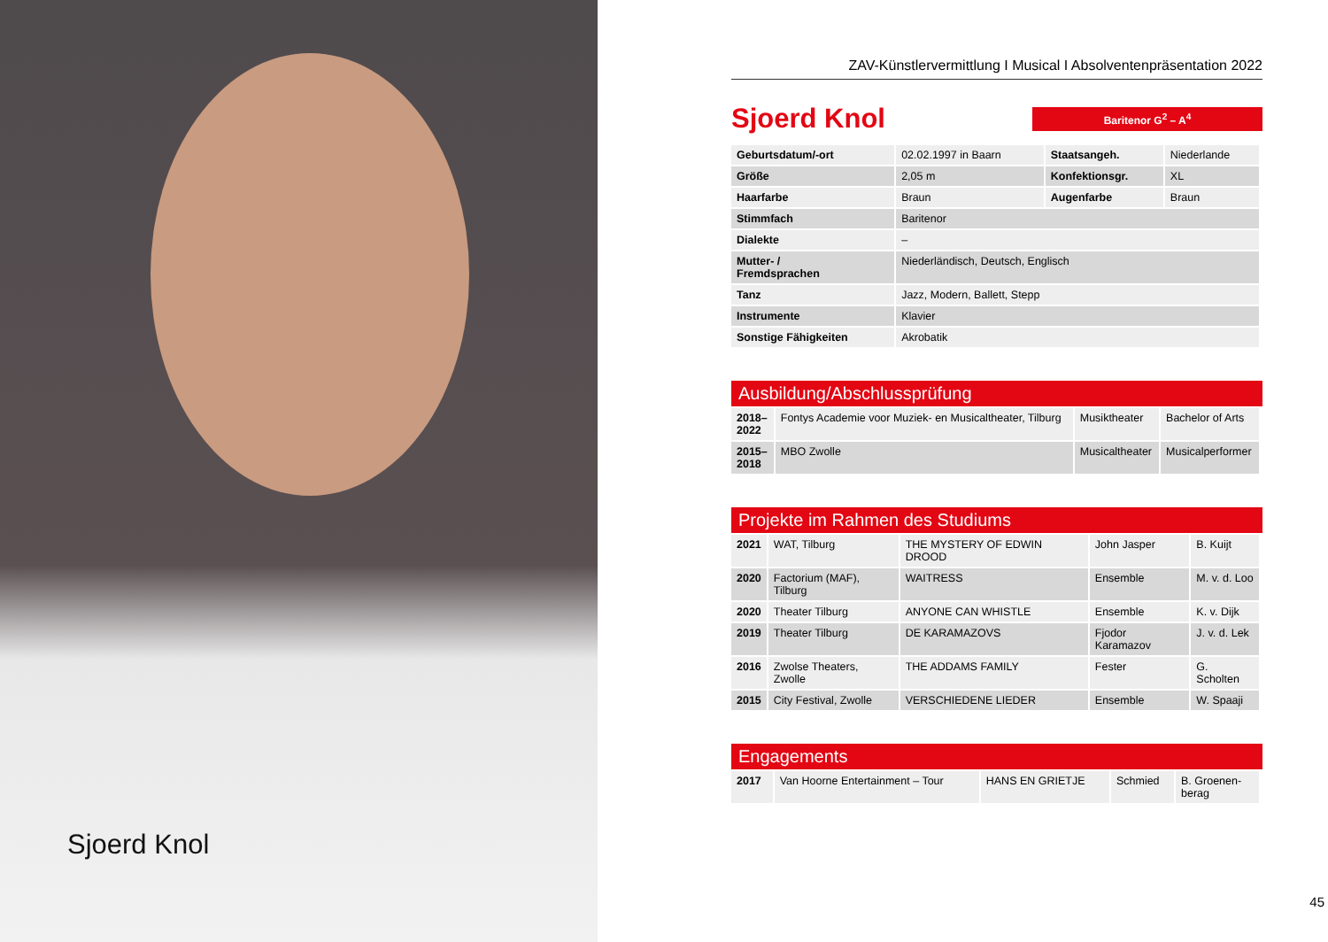Sjoerd Knol
ZAV-Künstlervermittlung I Musical I Absolventenpräsentation 2022
Sjoerd Knol
Baritenor G<sup>2</sup> – A<sup>4</sup>
| Geburtsdatum/-ort | 02.02.1997 in Baarn | Staatsangeh. | Niederlande |
| Größe | 2,05 m | Konfektionsgr. | XL |
| Haarfarbe | Braun | Augenfarbe | Braun |
| Stimmfach | Baritenor | | |
| Dialekte | – | | |
| Mutter- / Fremdsprachen | Niederländisch, Deutsch, Englisch | | |
| Tanz | Jazz, Modern, Ballett, Stepp | | |
| Instrumente | Klavier | | |
| Sonstige Fähigkeiten | Akrobatik | | |
Ausbildung/Abschlussprüfung
| 2018– 2022 | Fontys Academie voor Muziek- en Musicaltheater, Tilburg | Musiktheater | Bachelor of Arts |
| 2015– 2018 | MBO Zwolle | Musicaltheater | Musicalperformer |
Projekte im Rahmen des Studiums
| 2021 | WAT, Tilburg | THE MYSTERY OF EDWIN DROOD | John Jasper | B. Kuijt |
| 2020 | Factorium (MAF), Tilburg | WAITRESS | Ensemble | M. v. d. Loo |
| 2020 | Theater Tilburg | ANYONE CAN WHISTLE | Ensemble | K. v. Dijk |
| 2019 | Theater Tilburg | DE KARAMAZOVS | Fjodor Karamazov | J. v. d. Lek |
| 2016 | Zwolse Theaters, Zwolle | THE ADDAMS FAMILY | Fester | G. Scholten |
| 2015 | City Festival, Zwolle | VERSCHIEDENE LIEDER | Ensemble | W. Spaaji |
Engagements
| 2017 | Van Hoorne Entertainment – Tour | HANS EN GRIETJE | Schmied | B. Groenen- berag |
45